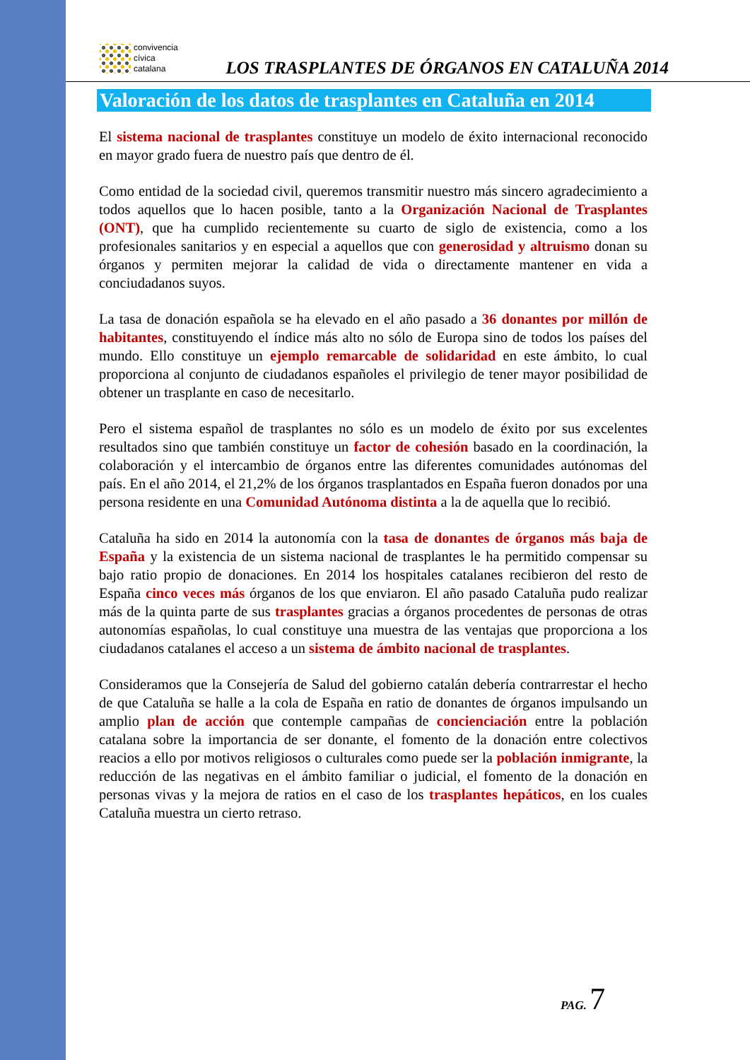convivencia
cívica
catalana
LOS TRASPLANTES DE ÓRGANOS EN CATALUÑA 2014
Valoración de los datos de trasplantes en Cataluña en 2014
El sistema nacional de trasplantes constituye un modelo de éxito internacional reconocido en mayor grado fuera de nuestro país que dentro de él.
Como entidad de la sociedad civil, queremos transmitir nuestro más sincero agradecimiento a todos aquellos que lo hacen posible, tanto a la Organización Nacional de Trasplantes (ONT), que ha cumplido recientemente su cuarto de siglo de existencia, como a los profesionales sanitarios y en especial a aquellos que con generosidad y altruismo donan su órganos y permiten mejorar la calidad de vida o directamente mantener en vida a conciudadanos suyos.
La tasa de donación española se ha elevado en el año pasado a 36 donantes por millón de habitantes, constituyendo el índice más alto no sólo de Europa sino de todos los países del mundo. Ello constituye un ejemplo remarcable de solidaridad en este ámbito, lo cual proporciona al conjunto de ciudadanos españoles el privilegio de tener mayor posibilidad de obtener un trasplante en caso de necesitarlo.
Pero el sistema español de trasplantes no sólo es un modelo de éxito por sus excelentes resultados sino que también constituye un factor de cohesión basado en la coordinación, la colaboración y el intercambio de órganos entre las diferentes comunidades autónomas del país. En el año 2014, el 21,2% de los órganos trasplantados en España fueron donados por una persona residente en una Comunidad Autónoma distinta a la de aquella que lo recibió.
Cataluña ha sido en 2014 la autonomía con la tasa de donantes de órganos más baja de España y la existencia de un sistema nacional de trasplantes le ha permitido compensar su bajo ratio propio de donaciones. En 2014 los hospitales catalanes recibieron del resto de España cinco veces más órganos de los que enviaron. El año pasado Cataluña pudo realizar más de la quinta parte de sus trasplantes gracias a órganos procedentes de personas de otras autonomías españolas, lo cual constituye una muestra de las ventajas que proporciona a los ciudadanos catalanes el acceso a un sistema de ámbito nacional de trasplantes.
Consideramos que la Consejería de Salud del gobierno catalán debería contrarrestar el hecho de que Cataluña se halle a la cola de España en ratio de donantes de órganos impulsando un amplio plan de acción que contemple campañas de concienciación entre la población catalana sobre la importancia de ser donante, el fomento de la donación entre colectivos reacios a ello por motivos religiosos o culturales como puede ser la población inmigrante, la reducción de las negativas en el ámbito familiar o judicial, el fomento de la donación en personas vivas y la mejora de ratios en el caso de los trasplantes hepáticos, en los cuales Cataluña muestra un cierto retraso.
PAG. 7